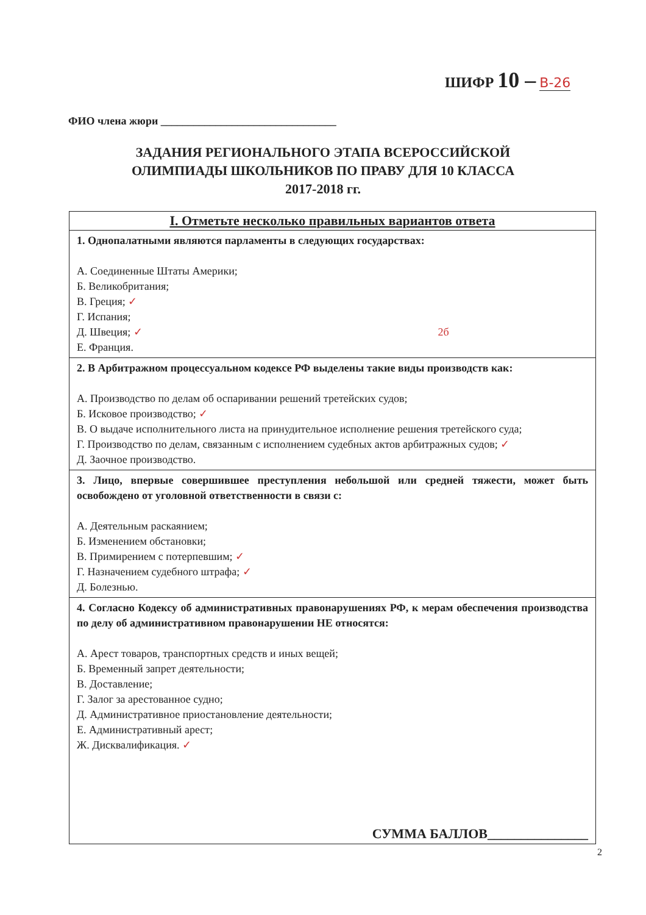ШИФР 10 – В-26
ФИО члена жюри ________________________________
ЗАДАНИЯ РЕГИОНАЛЬНОГО ЭТАПА ВСЕРОССИЙСКОЙ
ОЛИМПИАДЫ ШКОЛЬНИКОВ ПО ПРАВУ ДЛЯ 10 КЛАССА
2017-2018 гг.
| I. Отметьте несколько правильных вариантов ответа |
| --- |
| 1. Однопалатными являются парламенты в следующих государствах: А. Соединенные Штаты Америки; Б. Великобритания; В. Греция; ✓ Г. Испания; Д. Швеция; ✓ 2б Е. Франция. |
| 2. В Арбитражном процессуальном кодексе РФ выделены такие виды производств как: А. Производство по делам об оспаривании решений третейских судов; Б. Исковое производство; ✓ В. О выдаче исполнительного листа на принудительное исполнение решения третейского суда; Г. Производство по делам, связанным с исполнением судебных актов арбитражных судов; ✓ Д. Заочное производство. |
| 3. Лицо, впервые совершившее преступления небольшой или средней тяжести, может быть освобождено от уголовной ответственности в связи с: А. Деятельным раскаянием; Б. Изменением обстановки; В. Примирением с потерпевшим; ✓ Г. Назначением судебного штрафа; ✓ Д. Болезнью. |
| 4. Согласно Кодексу об административных правонарушениях РФ, к мерам обеспечения производства по делу об административном правонарушении НЕ относятся: А. Арест товаров, транспортных средств и иных вещей; Б. Временный запрет деятельности; В. Доставление; Г. Залог за арестованное судно; Д. Административное приостановление деятельности; Е. Административный арест; Ж. Дисквалификация. ✓ СУММА БАЛЛОВ_______________ |
2